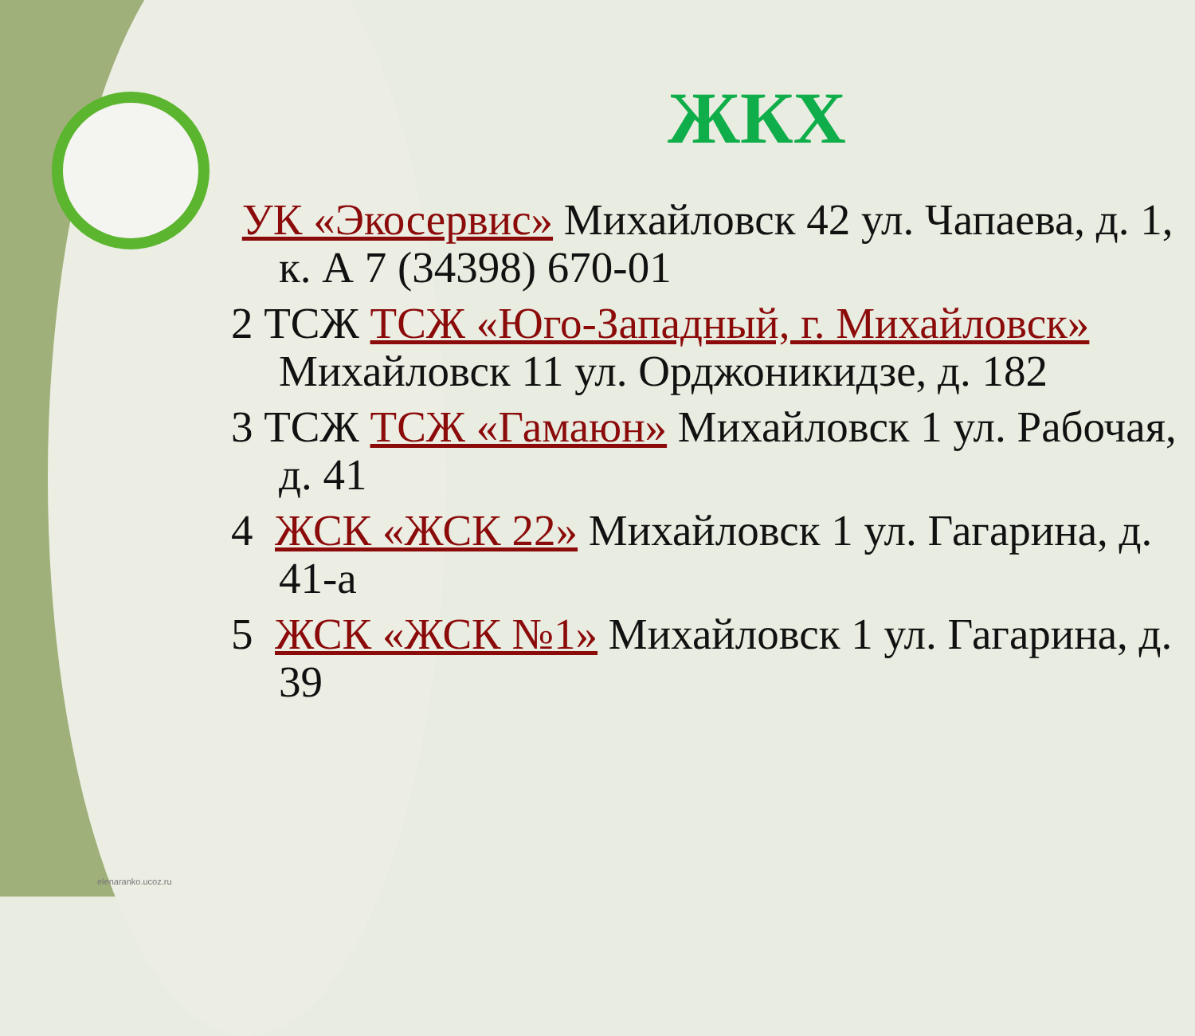ЖКХ
УК «Экосервис» Михайловск 42 ул. Чапаева, д. 1, к. А 7 (34398) 670-01
2 ТСЖ ТСЖ «Юго-Западный, г. Михайловск» Михайловск 11 ул. Орджоникидзе, д. 182
3 ТСЖ ТСЖ «Гамаюн» Михайловск 1 ул. Рабочая, д. 41
4 ЖСК «ЖСК 22» Михайловск 1 ул. Гагарина, д. 41-а
5 ЖСК «ЖСК №1» Михайловск 1 ул. Гагарина, д. 39
elenaranko.ucoz.ru